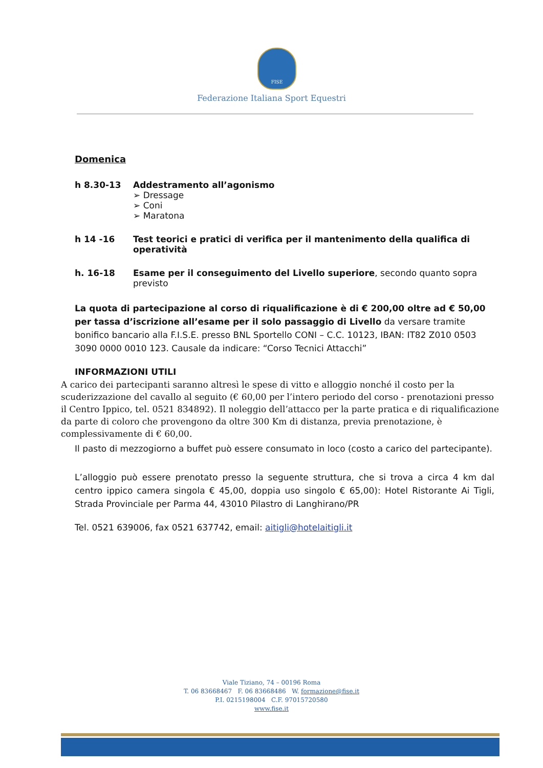FISE
Federazione Italiana Sport Equestri
Domenica
h 8.30-13 Addestramento all’agonismo
➢ Dressage
➢ Coni
➢ Maratona
h 14 -16 Test teorici e pratici di verifica per il mantenimento della qualifica di operatività
h. 16-18 Esame per il conseguimento del Livello superiore, secondo quanto sopra previsto
La quota di partecipazione al corso di riqualificazione è di € 200,00 oltre ad € 50,00 per tassa d’iscrizione all’esame per il solo passaggio di Livello da versare tramite bonifico bancario alla F.I.S.E. presso BNL Sportello CONI – C.C. 10123, IBAN: IT82 Z010 0503 3090 0000 0010 123. Causale da indicare: “Corso Tecnici Attacchi”
INFORMAZIONI UTILI
A carico dei partecipanti saranno altresì le spese di vitto e alloggio nonché il costo per la scuderizzazione del cavallo al seguito (€ 60,00 per l’intero periodo del corso - prenotazioni presso il Centro Ippico, tel. 0521 834892). Il noleggio dell’attacco per la parte pratica e di riqualificazione da parte di coloro che provengono da oltre 300 Km di distanza, previa prenotazione, è complessivamente di € 60,00.
Il pasto di mezzogiorno a buffet può essere consumato in loco (costo a carico del partecipante).
L’alloggio può essere prenotato presso la seguente struttura, che si trova a circa 4 km dal centro ippico camera singola € 45,00, doppia uso singolo € 65,00): Hotel Ristorante Ai Tigli, Strada Provinciale per Parma 44, 43010 Pilastro di Langhirano/PR
Tel. 0521 639006, fax 0521 637742, email: aitigli@hotelaitigli.it
Viale Tiziano, 74 – 00196 Roma
T. 06 83668467 F. 06 83668486 W. formazione@fise.it
P.I. 0215198004 C.F. 97015720580
www.fise.it